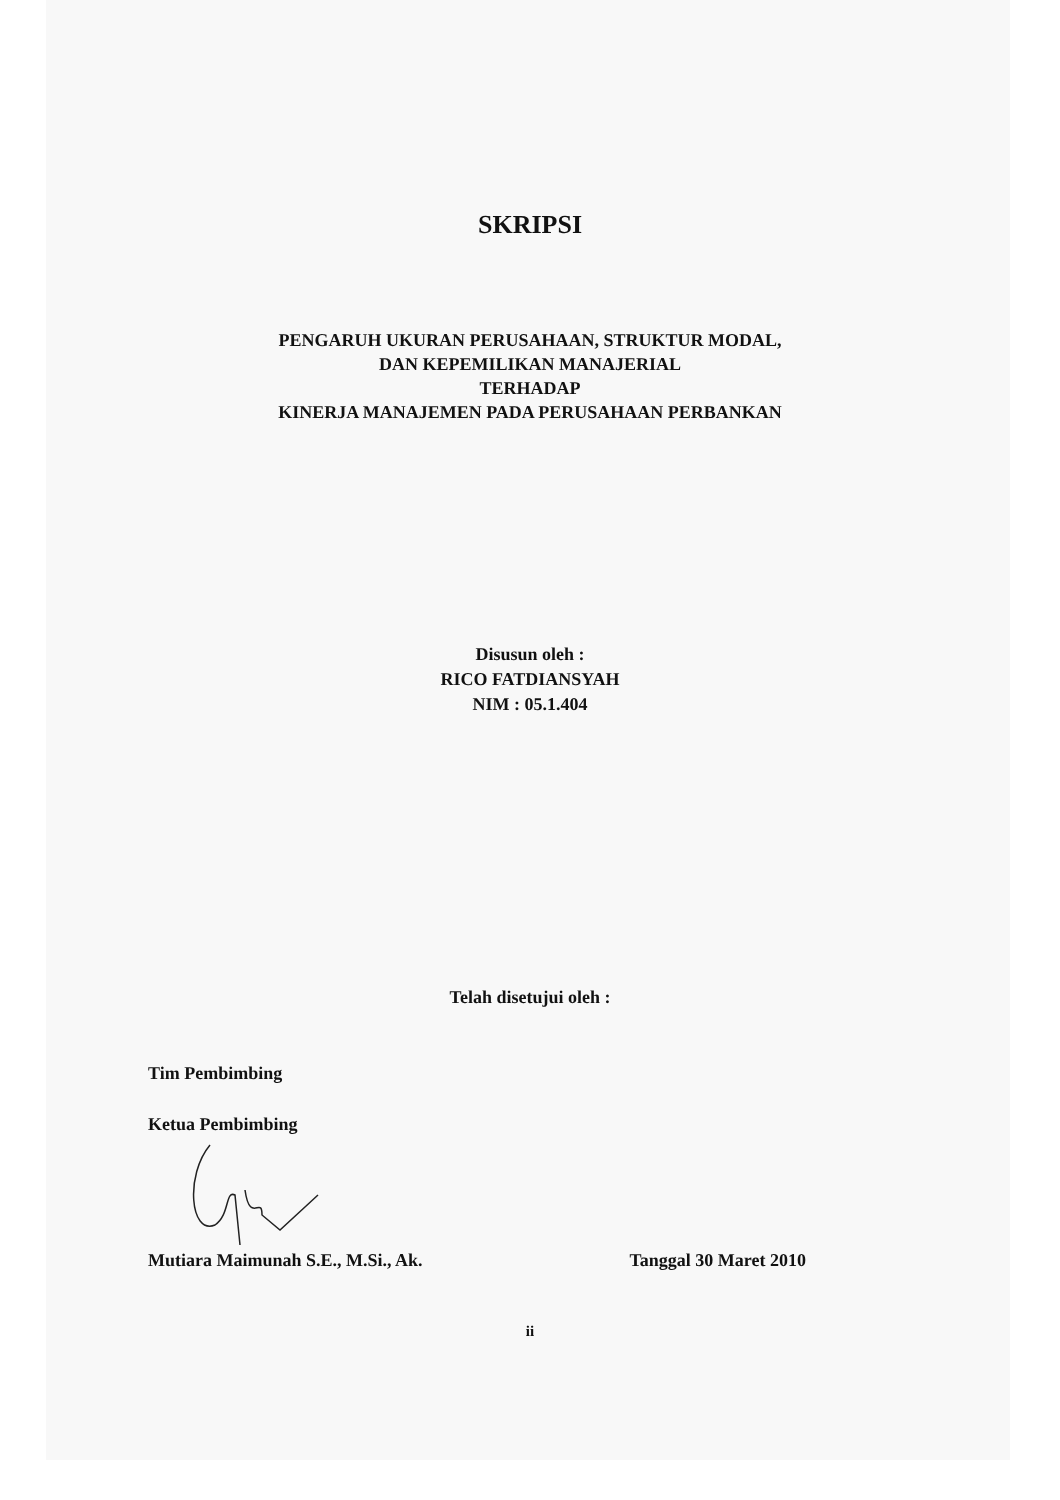SKRIPSI
PENGARUH UKURAN PERUSAHAAN, STRUKTUR MODAL,
DAN KEPEMILIKAN MANAJERIAL
TERHADAP
KINERJA MANAJEMEN PADA PERUSAHAAN PERBANKAN
Disusun oleh :
RICO FATDIANSYAH
NIM : 05.1.404
Telah disetujui oleh :
Tim Pembimbing
Ketua Pembimbing
Mutiara Maimunah S.E., M.Si., Ak. Tanggal 30 Maret 2010
ii